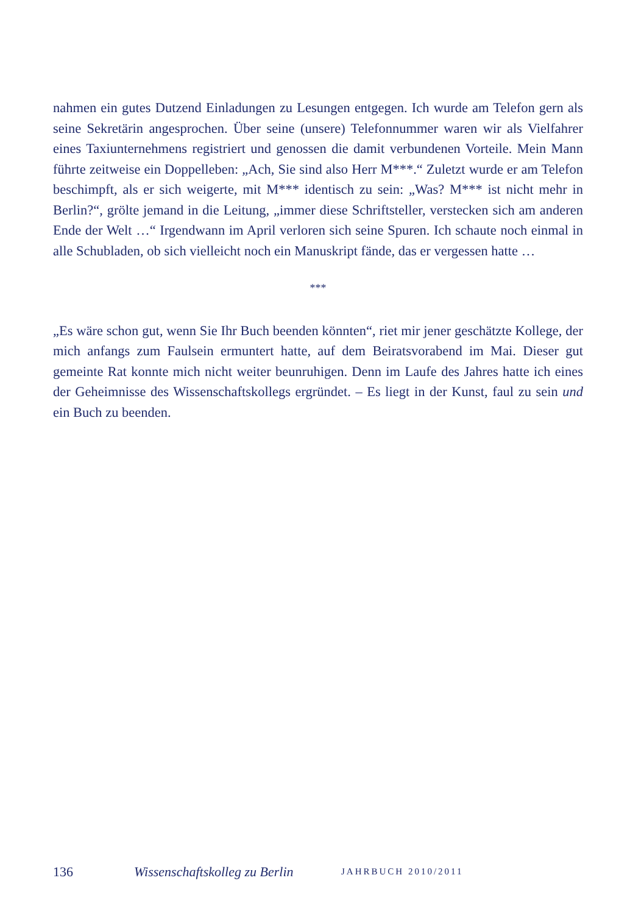nahmen ein gutes Dutzend Einladungen zu Lesungen entgegen. Ich wurde am Telefon gern als seine Sekretärin angesprochen. Über seine (unsere) Telefonnummer waren wir als Vielfahrer eines Taxiunternehmens registriert und genossen die damit verbundenen Vorteile. Mein Mann führte zeitweise ein Doppelleben: „Ach, Sie sind also Herr M***.“ Zuletzt wurde er am Telefon beschimpft, als er sich weigerte, mit M*** identisch zu sein: „Was? M*** ist nicht mehr in Berlin?“, grölte jemand in die Leitung, „immer diese Schriftsteller, verstecken sich am anderen Ende der Welt …“ Irgendwann im April verloren sich seine Spuren. Ich schaute noch einmal in alle Schubladen, ob sich vielleicht noch ein Manuskript fände, das er vergessen hatte …
***
„Es wäre schon gut, wenn Sie Ihr Buch beenden könnten“, riet mir jener geschätzte Kollege, der mich anfangs zum Faulsein ermuntert hatte, auf dem Beiratsvorabend im Mai. Dieser gut gemeinte Rat konnte mich nicht weiter beunruhigen. Denn im Laufe des Jahres hatte ich eines der Geheimnisse des Wissenschaftskollegs ergründet. – Es liegt in der Kunst, faul zu sein und ein Buch zu beenden.
136 Wissenschaftskolleg zu Berlin JAHRBUCH 2010/2011